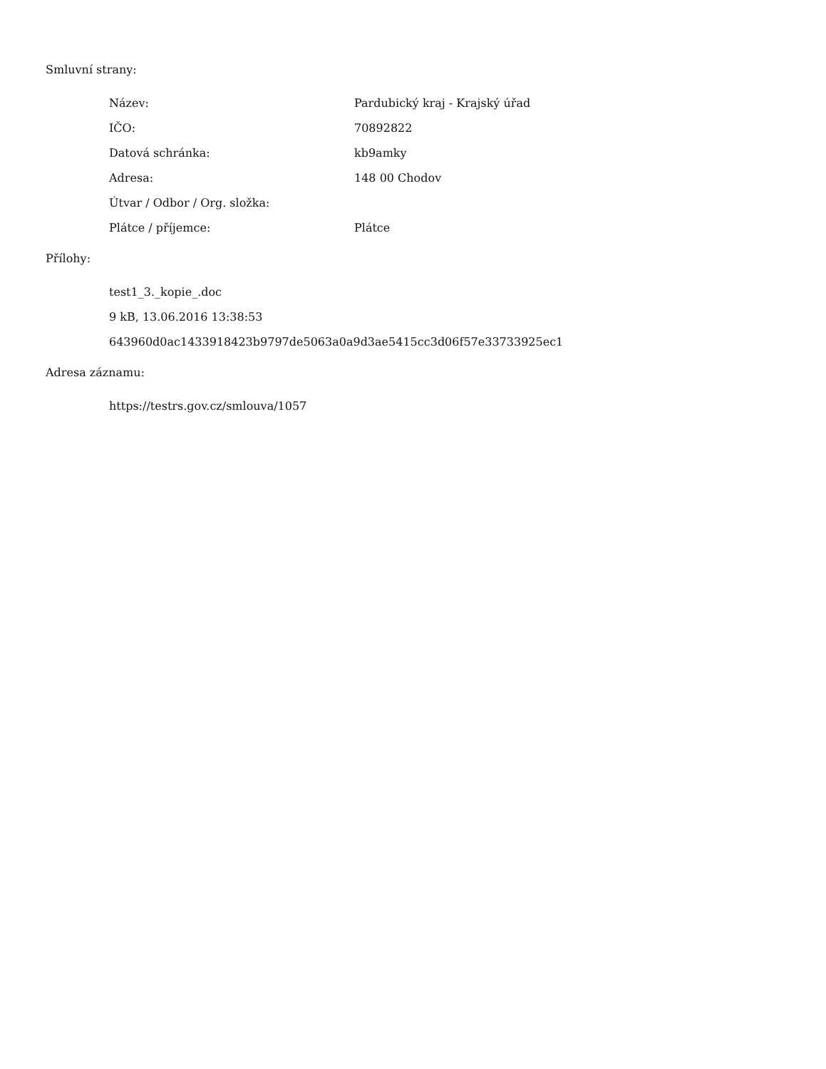Smluvní strany:
| Název: | Pardubický kraj - Krajský úřad |
| IČO: | 70892822 |
| Datová schránka: | kb9amky |
| Adresa: | 148 00 Chodov |
| Útvar / Odbor / Org. složka: | |
| Plátce / příjemce: | Plátce |
Přílohy:
test1_3._kopie_.doc
9 kB, 13.06.2016 13:38:53
643960d0ac1433918423b9797de5063a0a9d3ae5415cc3d06f57e33733925ec1
Adresa záznamu:
https://testrs.gov.cz/smlouva/1057